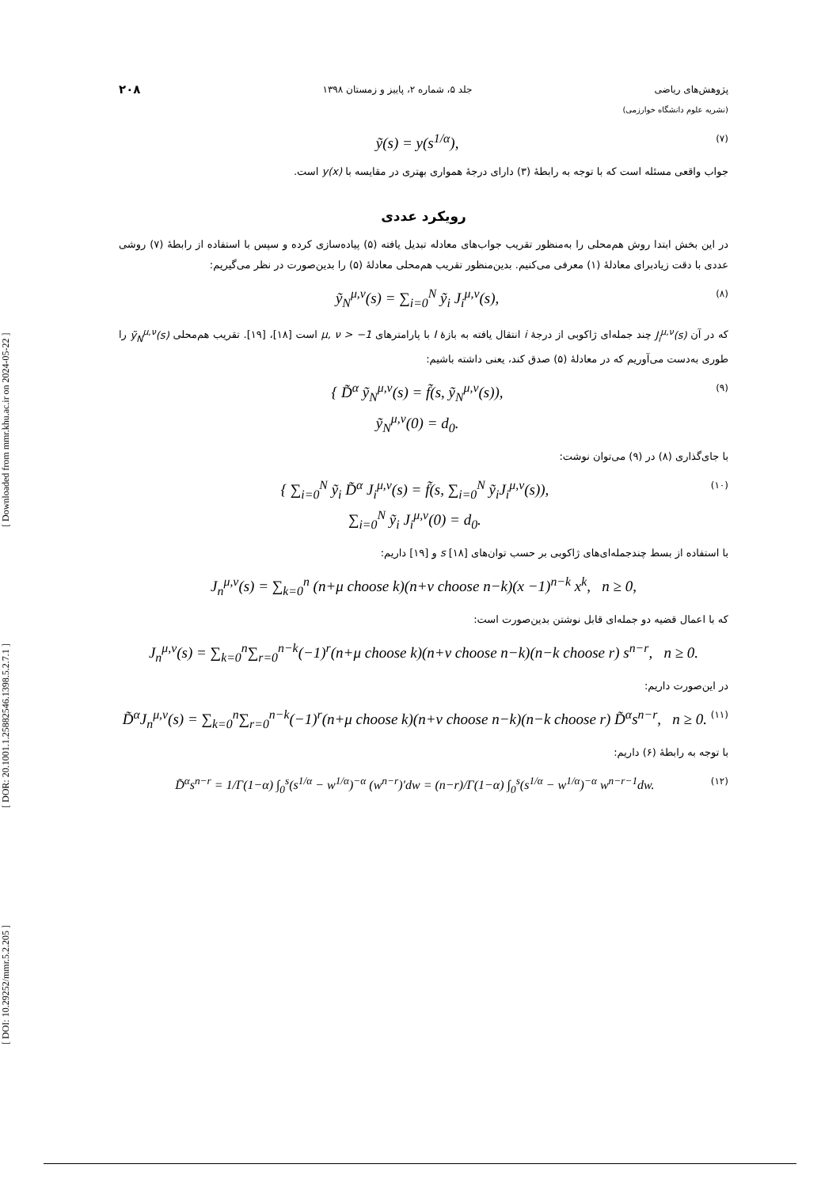[ DOI: 10.29252/mmr.5.2.205 ] [ DOR: 20.1001.1.25882546.1398.5.2.7.1 ] [ Downloaded from mmr.khu.ac.ir on 2024-05-22 ]
پژوهش‌های ریاضی جلد ۵، شماره ۲، پاییز و زمستان ۱۳۹۸ ۲۰۸
(نشریه علوم دانشگاه خوارزمی)
ỹ(s) = y(s<sup>1/α</sup>), (۷)
جواب واقعی مسئله است که با توجه به رابطهٔ (۳) دارای درجهٔ همواری بهتری در مقایسه با y(x) است.
رویکرد عددی
در این بخش ابتدا روش هم‌محلی را به‌منظور تقریب جواب‌های معادله تبدیل یافته (۵) پیاده‌سازی کرده و سپس با استفاده از رابطهٔ (۷) روشی عددی با دقت زیادبرای معادلهٔ (۱) معرفی می‌کنیم. بدین‌منظور تقریب هم‌محلی معادلهٔ (۵) را بدین‌صورت در نظر می‌گیریم:
ỹ<sub>N</sub><sup>μ,ν</sup>(s) = ∑<sub>i=0</sub><sup>N</sup> ỹ<sub>i</sub> J<sub>i</sub><sup>μ,ν</sup>(s), (۸)
که در آن J<sub>i</sub><sup>μ,ν</sup>(s) چند جمله‌ای ژاکوبی از درجهٔ i انتقال یافته به بازهٔ I با پارامترهای μ, ν > −1 است [۱۸]، [۱۹]. تقریب هم‌محلی ỹ<sub>N</sub><sup>μ,ν</sup>(s) را طوری به‌دست می‌آوریم که در معادلهٔ (۵) صدق کند، یعنی داشته باشیم:
{ D̃<sup>α</sup> ỹ<sub>N</sub><sup>μ,ν</sup>(s) = f̃(s, ỹ<sub>N</sub><sup>μ,ν</sup>(s)),
ỹ<sub>N</sub><sup>μ,ν</sup>(0) = d<sub>0</sub>. (۹)
با جای‌گذاری (۸) در (۹) می‌توان نوشت:
{ ∑<sub>i=0</sub><sup>N</sup> ỹ<sub>i</sub> D̃<sup>α</sup> J<sub>i</sub><sup>μ,ν</sup>(s) = f̃(s, ∑<sub>i=0</sub><sup>N</sup> ỹ<sub>i</sub>J<sub>i</sub><sup>μ,ν</sup>(s)),
∑<sub>i=0</sub><sup>N</sup> ỹ<sub>i</sub> J<sub>i</sub><sup>μ,ν</sup>(0) = d<sub>0</sub>. (۱۰)
با استفاده از بسط چندجمله‌ای‌های ژاکوبی بر حسب توان‌های s [۱۸] و [۱۹] داریم:
J<sub>n</sub><sup>μ,ν</sup>(s) = ∑<sub>k=0</sub><sup>n</sup> (n+μ choose k)(n+ν choose n−k)(x −1)<sup>n−k</sup> x<sup>k</sup>, n ≥ 0,
که با اعمال قضیه دو جمله‌ای قابل نوشتن بدین‌صورت است:
J<sub>n</sub><sup>μ,ν</sup>(s) = ∑<sub>k=0</sub><sup>n</sup>∑<sub>r=0</sub><sup>n−k</sup>(−1)<sup>r</sup>(n+μ choose k)(n+ν choose n−k)(n−k choose r) s<sup>n−r</sup>, n ≥ 0.
در این‌صورت داریم:
D̃<sup>α</sup>J<sub>n</sub><sup>μ,ν</sup>(s) = ∑<sub>k=0</sub><sup>n</sup>∑<sub>r=0</sub><sup>n−k</sup>(−1)<sup>r</sup>(n+μ choose k)(n+ν choose n−k)(n−k choose r) D̃<sup>α</sup>s<sup>n−r</sup>, n ≥ 0. (۱۱)
با توجه به رابطهٔ (۶) داریم:
D̃<sup>α</sup>s<sup>n−r</sup> = 1/Γ(1−α) ∫<sub>0</sub><sup>s</sup>(s<sup>1/α</sup> − w<sup>1/α</sup>)<sup>−α</sup> (w<sup>n−r</sup>)′dw = (n−r)/Γ(1−α) ∫<sub>0</sub><sup>s</sup>(s<sup>1/α</sup> − w<sup>1/α</sup>)<sup>−α</sup> w<sup>n−r−1</sup>dw. (۱۲)